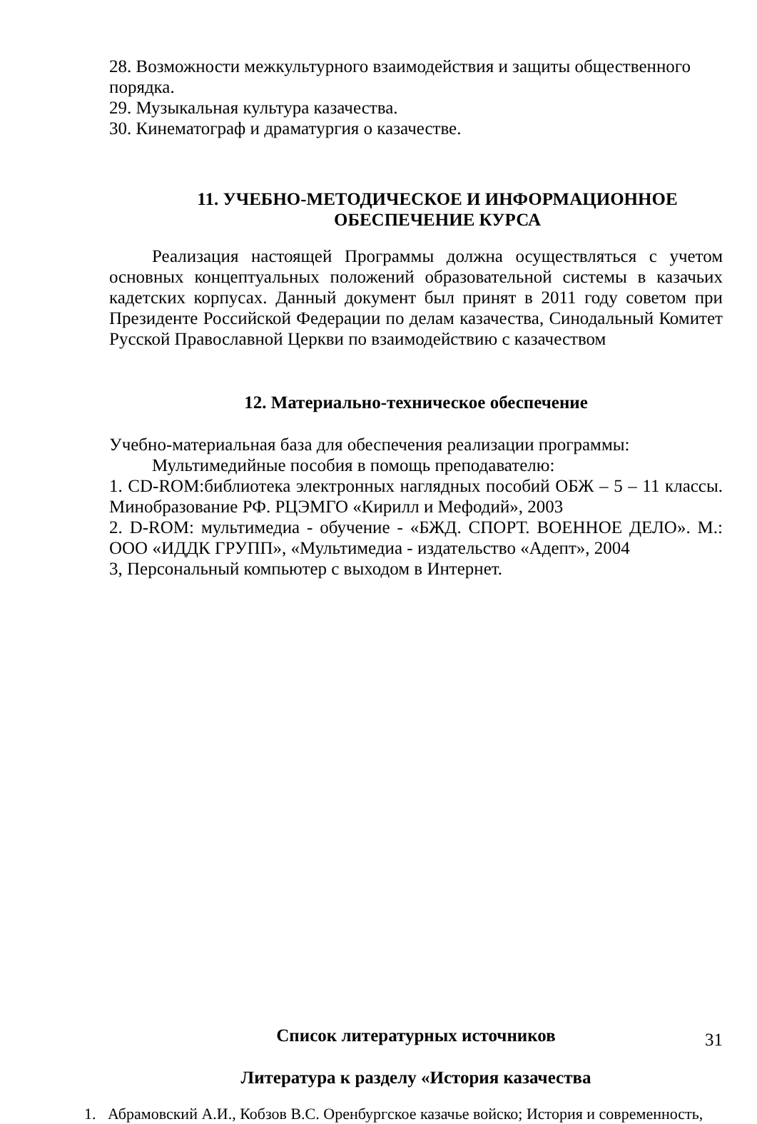28. Возможности межкультурного взаимодействия и защиты общественного порядка.
29. Музыкальная культура казачества.
30. Кинематограф и драматургия о казачестве.
11. УЧЕБНО-МЕТОДИЧЕСКОЕ И ИНФОРМАЦИОННОЕ ОБЕСПЕЧЕНИЕ КУРСА
Реализация настоящей Программы должна осуществляться с учетом основных концептуальных положений образовательной системы в казачьих кадетских корпусах. Данный документ был принят в 2011 году советом при Президенте Российской Федерации по делам казачества, Синодальный Комитет Русской Православной Церкви по взаимодействию с казачеством
12. Материально-техническое обеспечение
Учебно-материальная база для обеспечения реализации программы:
Мультимедийные пособия в помощь преподавателю:
1. CD-ROM:библиотека электронных наглядных пособий ОБЖ – 5 – 11 классы. Минобразование РФ. РЦЭМГО «Кирилл и Мефодий», 2003
2. D-ROM: мультимедиа - обучение - «БЖД. СПОРТ. ВОЕННОЕ ДЕЛО». М.: ООО «ИДДК ГРУПП», «Мультимедиа - издательство «Адепт», 2004
3, Персональный компьютер с выходом в Интернет.
Список литературных источников
Литература к разделу «История казачества
1. Абрамовский А.И., Кобзов В.С. Оренбургское казачье войско; История и современность,
31